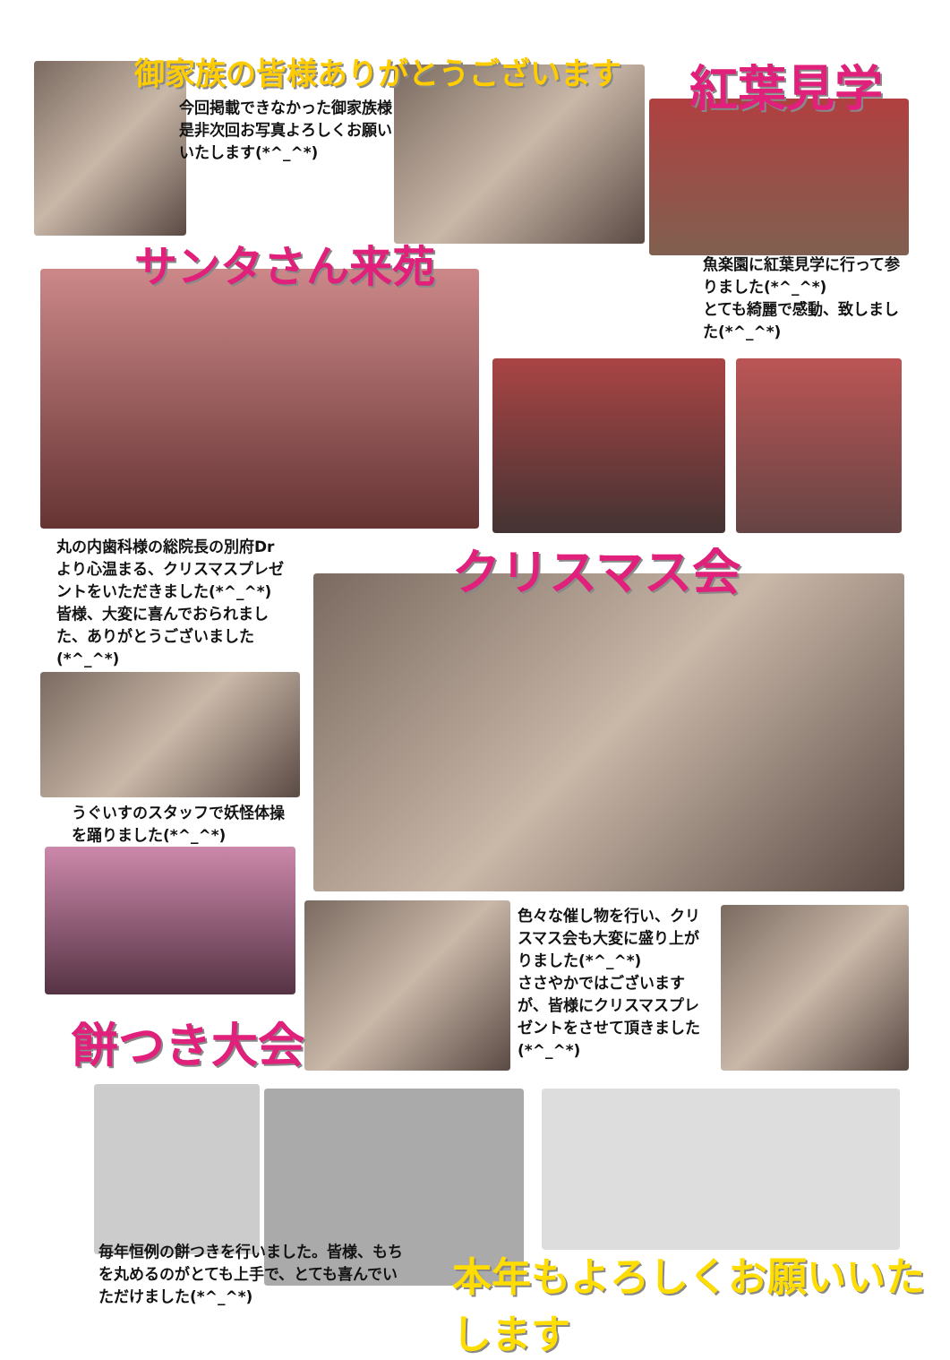御家族の皆様ありがとうございます
今回掲載できなかった御家族様是非次回お写真よろしくお願いいたします(*^_^*)
紅葉見学
サンタさん来苑
魚楽園に紅葉見学に行って参りました(*^_^*)
とても綺麗で感動、致しました(*^_^*)
丸の内歯科様の総院長の別府Drより心温まる、クリスマスプレゼントをいただきました(*^_^*)
皆様、大変に喜んでおられました、ありがとうございました(*^_^*)
クリスマス会
うぐいすのスタッフで妖怪体操を踊りました(*^_^*)
色々な催し物を行い、クリスマス会も大変に盛り上がりました(*^_^*)
ささやかではございますが、皆様にクリスマスプレゼントをさせて頂きました (*^_^*)
餅つき大会
毎年恒例の餅つきを行いました。皆様、もちを丸めるのがとても上手で、とても喜んでいただけました(*^_^*)
本年もよろしくお願いいたします